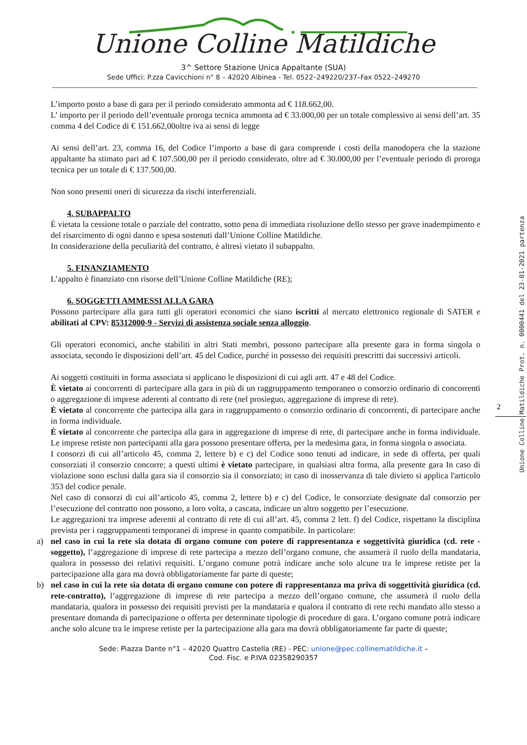Unione Colline Matildiche
3^ Settore Stazione Unica Appaltante (SUA)
Sede Uffici: P.zza Cavicchioni n° 8 – 42020 Albinea - Tel. 0522–249220/237–Fax 0522–249270
L’importo posto a base di gara per il periodo considerato ammonta ad € 118.662,00.
L’ importo per il periodo dell’eventuale proroga tecnica ammonta ad € 33.000,00 per un totale complessivo ai sensi dell’art. 35 comma 4 del Codice di € 151.662,00oltre iva ai sensi di legge
Ai sensi dell’art. 23, comma 16, del Codice l’importo a base di gara comprende i costi della manodopera che la stazione appaltante ha stimato pari ad € 107.500,00 per il periodo considerato, oltre ad € 30.000,00 per l’eventuale periodo di proroga tecnica per un totale di € 137.500,00.
Non sono presenti oneri di sicurezza da rischi interferenziali.
4. SUBAPPALTO
È vietata la cessione totale o parziale del contratto, sotto pena di immediata risoluzione dello stesso per grave inadempimento e del risarcimento di ogni danno e spesa sostenuti dall’Unione Colline Matildiche.
In considerazione della peculiarità del contratto, è altresì vietato il subappalto.
5. FINANZIAMENTO
L’appalto è finanziato con risorse dell’Unione Colline Matildiche (RE);
6. SOGGETTI AMMESSI ALLA GARA
Possono partecipare alla gara tutti gli operatori economici che siano iscritti al mercato elettronico regionale di SATER e abilitati al CPV: 85312000-9 - Servizi di assistenza sociale senza alloggio.
Gli operatori economici, anche stabiliti in altri Stati membri, possono partecipare alla presente gara in forma singola o associata, secondo le disposizioni dell’art. 45 del Codice, purché in possesso dei requisiti prescritti dai successivi articoli.
Ai soggetti costituiti in forma associata si applicano le disposizioni di cui agli artt. 47 e 48 del Codice.
È vietato ai concorrenti di partecipare alla gara in più di un raggruppamento temporaneo o consorzio ordinario di concorrenti o aggregazione di imprese aderenti al contratto di rete (nel prosieguo, aggregazione di imprese di rete).
È vietato al concorrente che partecipa alla gara in raggruppamento o consorzio ordinario di concorrenti, di partecipare anche in forma individuale.
È vietato al concorrente che partecipa alla gara in aggregazione di imprese di rete, di partecipare anche in forma individuale. Le imprese retiste non partecipanti alla gara possono presentare offerta, per la medesima gara, in forma singola o associata.
I consorzi di cui all’articolo 45, comma 2, lettere b) e c) del Codice sono tenuti ad indicare, in sede di offerta, per quali consorziati il consorzio concorre; a questi ultimi è vietato partecipare, in qualsiasi altra forma, alla presente gara In caso di violazione sono esclusi dalla gara sia il consorzio sia il consorziato; in caso di inosservanza di tale divieto si applica l'articolo 353 del codice penale.
Nel caso di consorzi di cui all’articolo 45, comma 2, lettere b) e c) del Codice, le consorziate designate dal consorzio per l’esecuzione del contratto non possono, a loro volta, a cascata, indicare un altro soggetto per l’esecuzione.
Le aggregazioni tra imprese aderenti al contratto di rete di cui all’art. 45, comma 2 lett. f) del Codice, rispettano la disciplina prevista per i raggruppamenti temporanei di imprese in quanto compatibile. In particolare:
a) nel caso in cui la rete sia dotata di organo comune con potere di rappresentanza e soggettività giuridica (cd. rete - soggetto), l’aggregazione di imprese di rete partecipa a mezzo dell’organo comune, che assumerà il ruolo della mandataria, qualora in possesso dei relativi requisiti. L’organo comune potrà indicare anche solo alcune tra le imprese retiste per la partecipazione alla gara ma dovrà obbligatoriamente far parte di queste;
b) nel caso in cui la rete sia dotata di organo comune con potere di rappresentanza ma priva di soggettività giuridica (cd. rete-contratto), l’aggregazione di imprese di rete partecipa a mezzo dell’organo comune, che assumerà il ruolo della mandataria, qualora in possesso dei requisiti previsti per la mandataria e qualora il contratto di rete rechi mandato allo stesso a presentare domanda di partecipazione o offerta per determinate tipologie di procedure di gara. L’organo comune potrà indicare anche solo alcune tra le imprese retiste per la partecipazione alla gara ma dovrà obbligatoriamente far parte di queste;
Sede: Piazza Dante n°1 – 42020 Quattro Castella (RE) - PEC: unione@pec.collinematildiche.it –
Cod. Fisc. e P.IVA 02358290357
2
Unione Colline Matildiche Prot. n. 0000441 del 23-01-2021 partenza